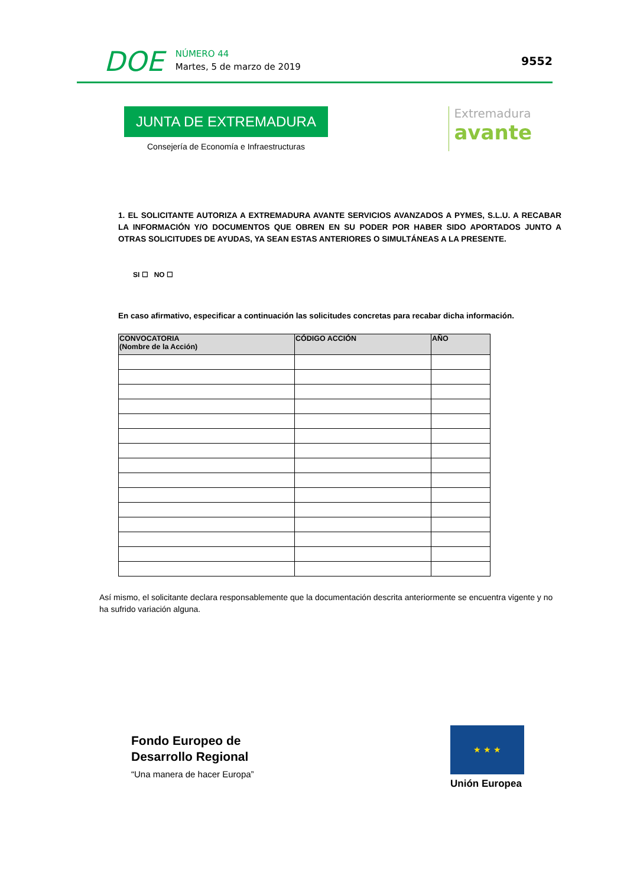DOE
NÚMERO 44
Martes, 5 de marzo de 2019
9552
JUNTA DE EXTREMADURA
Consejería de Economía e Infraestructuras
Extremadura
avante
1. EL SOLICITANTE AUTORIZA A EXTREMADURA AVANTE SERVICIOS AVANZADOS A PYMES, S.L.U. A RECABAR LA INFORMACIÓN Y/O DOCUMENTOS QUE OBREN EN SU PODER POR HABER SIDO APORTADOS JUNTO A OTRAS SOLICITUDES DE AYUDAS, YA SEAN ESTAS ANTERIORES O SIMULTÁNEAS A LA PRESENTE.
SI ☐ NO ☐
En caso afirmativo, especificar a continuación las solicitudes concretas para recabar dicha información.
| CONVOCATORIA (Nombre de la Acción) | CÓDIGO ACCIÓN | AÑO |
| --- | --- | --- |
Así mismo, el solicitante declara responsablemente que la documentación descrita anteriormente se encuentra vigente y no ha sufrido variación alguna.
Fondo Europeo de
Desarrollo Regional
“Una manera de hacer Europa”
★ ★ ★
Unión Europea